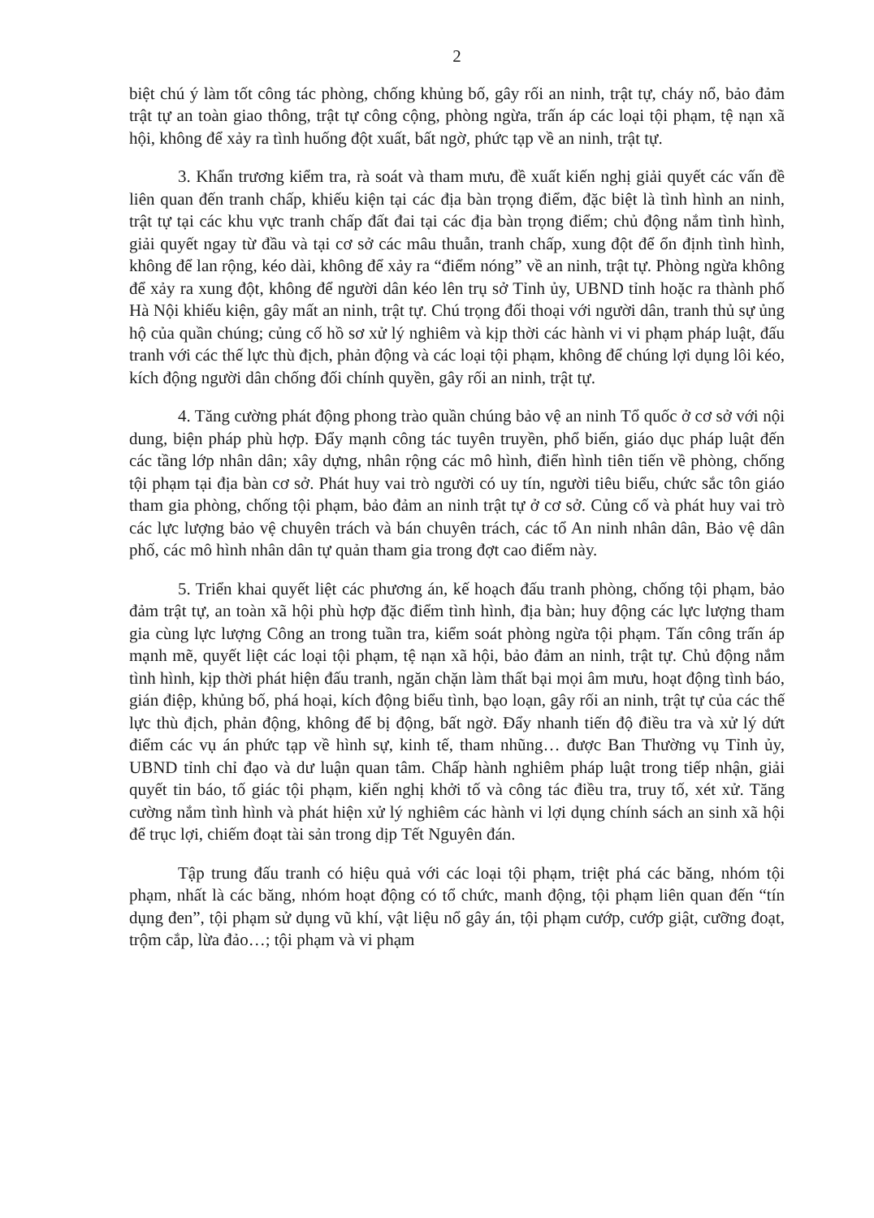2
biệt chú ý làm tốt công tác phòng, chống khủng bố, gây rối an ninh, trật tự, cháy nổ, bảo đảm trật tự an toàn giao thông, trật tự công cộng, phòng ngừa, trấn áp các loại tội phạm, tệ nạn xã hội, không để xảy ra tình huống đột xuất, bất ngờ, phức tạp về an ninh, trật tự.
3. Khẩn trương kiểm tra, rà soát và tham mưu, đề xuất kiến nghị giải quyết các vấn đề liên quan đến tranh chấp, khiếu kiện tại các địa bàn trọng điểm, đặc biệt là tình hình an ninh, trật tự tại các khu vực tranh chấp đất đai tại các địa bàn trọng điểm; chủ động nắm tình hình, giải quyết ngay từ đầu và tại cơ sở các mâu thuẫn, tranh chấp, xung đột để ổn định tình hình, không để lan rộng, kéo dài, không để xảy ra “điểm nóng” về an ninh, trật tự. Phòng ngừa không để xảy ra xung đột, không để người dân kéo lên trụ sở Tỉnh ủy, UBND tỉnh hoặc ra thành phố Hà Nội khiếu kiện, gây mất an ninh, trật tự. Chú trọng đối thoại với người dân, tranh thủ sự ủng hộ của quần chúng; củng cố hồ sơ xử lý nghiêm và kịp thời các hành vi vi phạm pháp luật, đấu tranh với các thế lực thù địch, phản động và các loại tội phạm, không để chúng lợi dụng lôi kéo, kích động người dân chống đối chính quyền, gây rối an ninh, trật tự.
4. Tăng cường phát động phong trào quần chúng bảo vệ an ninh Tổ quốc ở cơ sở với nội dung, biện pháp phù hợp. Đẩy mạnh công tác tuyên truyền, phổ biến, giáo dục pháp luật đến các tầng lớp nhân dân; xây dựng, nhân rộng các mô hình, điển hình tiên tiến về phòng, chống tội phạm tại địa bàn cơ sở. Phát huy vai trò người có uy tín, người tiêu biểu, chức sắc tôn giáo tham gia phòng, chống tội phạm, bảo đảm an ninh trật tự ở cơ sở. Củng cố và phát huy vai trò các lực lượng bảo vệ chuyên trách và bán chuyên trách, các tổ An ninh nhân dân, Bảo vệ dân phố, các mô hình nhân dân tự quản tham gia trong đợt cao điểm này.
5. Triển khai quyết liệt các phương án, kế hoạch đấu tranh phòng, chống tội phạm, bảo đảm trật tự, an toàn xã hội phù hợp đặc điểm tình hình, địa bàn; huy động các lực lượng tham gia cùng lực lượng Công an trong tuần tra, kiểm soát phòng ngừa tội phạm. Tấn công trấn áp mạnh mẽ, quyết liệt các loại tội phạm, tệ nạn xã hội, bảo đảm an ninh, trật tự. Chủ động nắm tình hình, kịp thời phát hiện đấu tranh, ngăn chặn làm thất bại mọi âm mưu, hoạt động tình báo, gián điệp, khủng bố, phá hoại, kích động biểu tình, bạo loạn, gây rối an ninh, trật tự của các thế lực thù địch, phản động, không để bị động, bất ngờ. Đẩy nhanh tiến độ điều tra và xử lý dứt điểm các vụ án phức tạp về hình sự, kinh tế, tham nhũng… được Ban Thường vụ Tỉnh ủy, UBND tỉnh chỉ đạo và dư luận quan tâm. Chấp hành nghiêm pháp luật trong tiếp nhận, giải quyết tin báo, tố giác tội phạm, kiến nghị khởi tố và công tác điều tra, truy tố, xét xử. Tăng cường nắm tình hình và phát hiện xử lý nghiêm các hành vi lợi dụng chính sách an sinh xã hội để trục lợi, chiếm đoạt tài sản trong dịp Tết Nguyên đán.
Tập trung đấu tranh có hiệu quả với các loại tội phạm, triệt phá các băng, nhóm tội phạm, nhất là các băng, nhóm hoạt động có tổ chức, manh động, tội phạm liên quan đến “tín dụng đen”, tội phạm sử dụng vũ khí, vật liệu nổ gây án, tội phạm cướp, cướp giật, cưỡng đoạt, trộm cắp, lừa đảo…; tội phạm và vi phạm